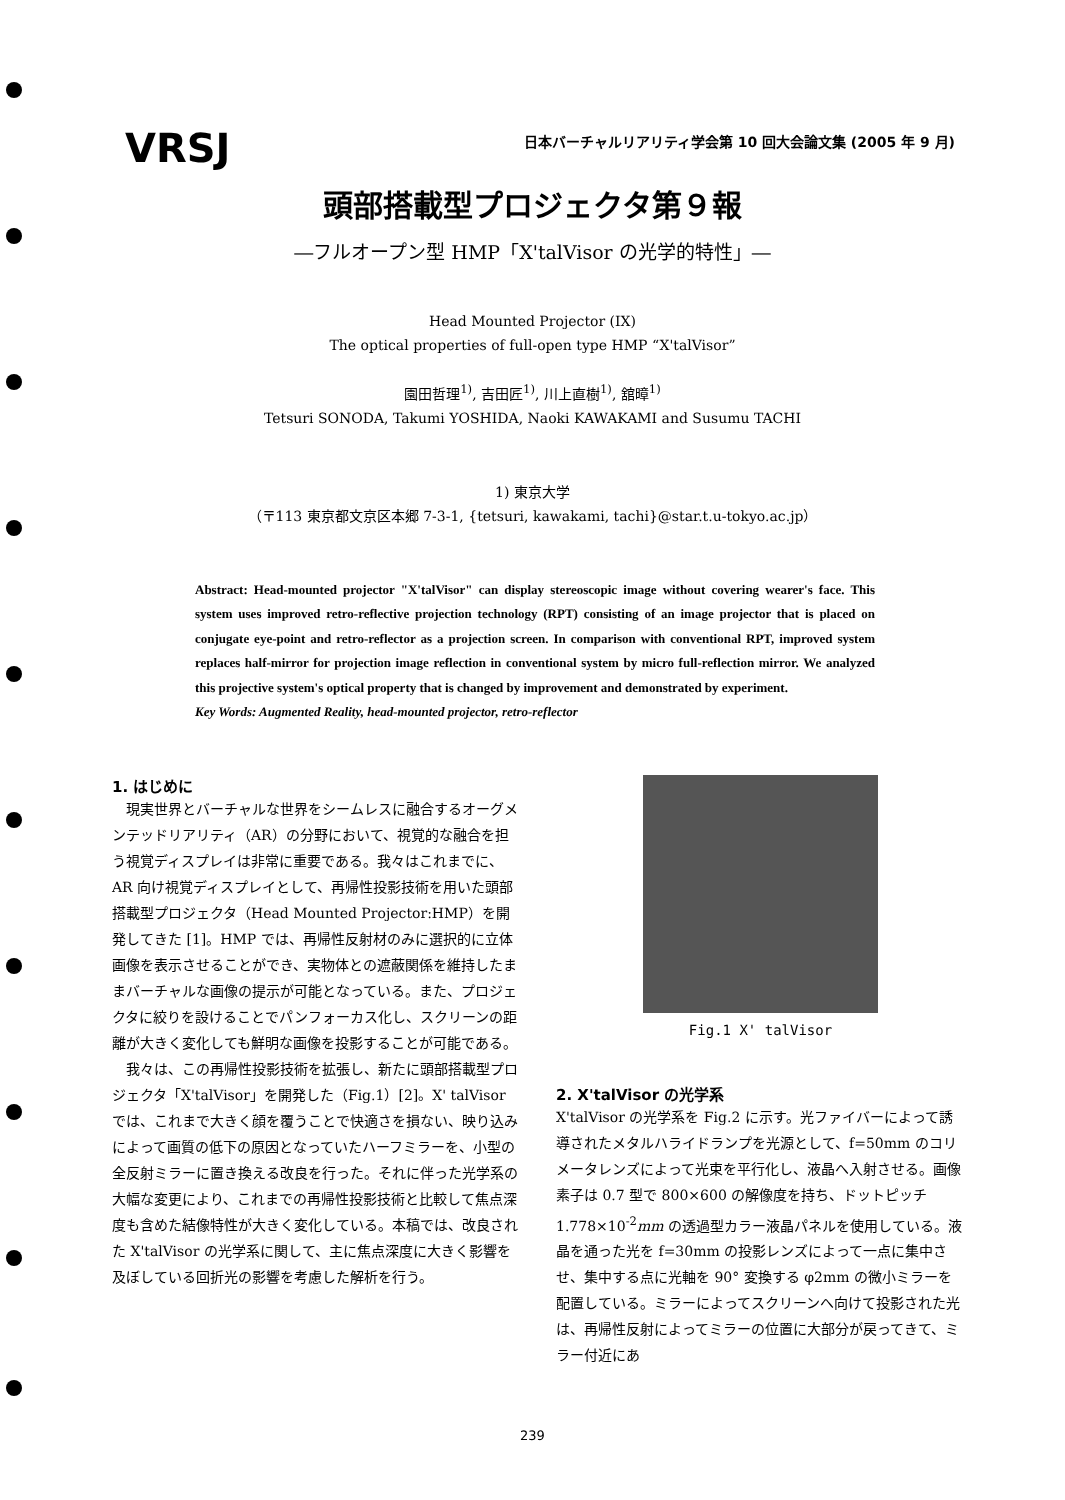VRSJ
日本バーチャルリアリティ学会第 10 回大会論文集 (2005 年 9 月)
頭部搭載型プロジェクタ第９報
―フルオープン型 HMP「X'talVisor の光学的特性」―
Head Mounted Projector (IX)
The optical properties of full-open type HMP “X'talVisor”
園田哲理<sup>1)</sup>, 吉田匠<sup>1)</sup>, 川上直樹<sup>1)</sup>, 舘暲<sup>1)</sup>
Tetsuri SONODA, Takumi YOSHIDA, Naoki KAWAKAMI and Susumu TACHI
1) 東京大学
（〒113 東京都文京区本郷 7-3-1, {tetsuri, kawakami, tachi}@star.t.u-tokyo.ac.jp）
Abstract: Head-mounted projector "X'talVisor" can display stereoscopic image without covering wearer's face. This system uses improved retro-reflective projection technology (RPT) consisting of an image projector that is placed on conjugate eye-point and retro-reflector as a projection screen. In comparison with conventional RPT, improved system replaces half-mirror for projection image reflection in conventional system by micro full-reflection mirror. We analyzed this projective system's optical property that is changed by improvement and demonstrated by experiment.
Key Words: Augmented Reality, head-mounted projector, retro-reflector
1. はじめに
現実世界とバーチャルな世界をシームレスに融合するオーグメンテッドリアリティ（AR）の分野において、視覚的な融合を担う視覚ディスプレイは非常に重要である。我々はこれまでに、AR 向け視覚ディスプレイとして、再帰性投影技術を用いた頭部搭載型プロジェクタ（Head Mounted Projector:HMP）を開発してきた [1]。HMP では、再帰性反射材のみに選択的に立体画像を表示させることができ、実物体との遮蔽関係を維持したままバーチャルな画像の提示が可能となっている。また、プロジェクタに絞りを設けることでパンフォーカス化し、スクリーンの距離が大きく変化しても鮮明な画像を投影することが可能である。
我々は、この再帰性投影技術を拡張し、新たに頭部搭載型プロジェクタ「X'talVisor」を開発した（Fig.1）[2]。X' talVisor では、これまで大きく顔を覆うことで快適さを損ない、映り込みによって画質の低下の原因となっていたハーフミラーを、小型の全反射ミラーに置き換える改良を行った。それに伴った光学系の大幅な変更により、これまでの再帰性投影技術と比較して焦点深度も含めた結像特性が大きく変化している。本稿では、改良された X'talVisor の光学系に関して、主に焦点深度に大きく影響を及ぼしている回折光の影響を考慮した解析を行う。
Fig.1 X' talVisor
2. X'talVisor の光学系
X'talVisor の光学系を Fig.2 に示す。光ファイバーによって誘導されたメタルハライドランプを光源として、f=50mm のコリメータレンズによって光束を平行化し、液晶へ入射させる。画像素子は 0.7 型で 800×600 の解像度を持ち、ドットピッチ 1.778×10<sup>-2</sup>mm の透過型カラー液晶パネルを使用している。液晶を通った光を f=30mm の投影レンズによって一点に集中させ、集中する点に光軸を 90° 変換する φ2mm の微小ミラーを配置している。ミラーによってスクリーンへ向けて投影された光は、再帰性反射によってミラーの位置に大部分が戻ってきて、ミラー付近にあ
239